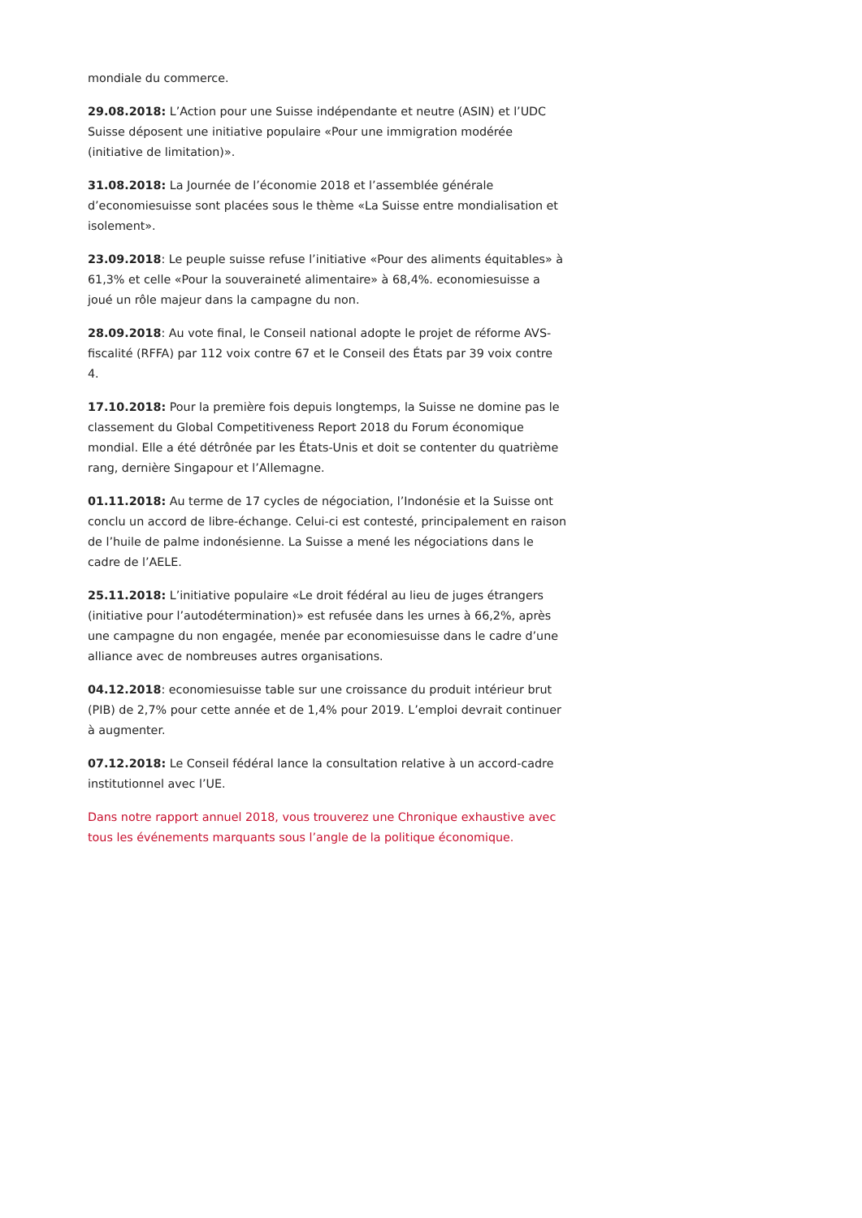mondiale du commerce.
29.08.2018: L’Action pour une Suisse indépendante et neutre (ASIN) et l’UDC Suisse déposent une initiative populaire «Pour une immigration modérée (initiative de limitation)».
31.08.2018: La Journée de l’économie 2018 et l’assemblée générale d’economiesuisse sont placées sous le thème «La Suisse entre mondialisation et isolement».
23.09.2018: Le peuple suisse refuse l’initiative «Pour des aliments équitables» à 61,3% et celle «Pour la souveraineté alimentaire» à 68,4%. economiesuisse a joué un rôle majeur dans la campagne du non.
28.09.2018: Au vote final, le Conseil national adopte le projet de réforme AVS-fiscalité (RFFA) par 112 voix contre 67 et le Conseil des États par 39 voix contre 4.
17.10.2018: Pour la première fois depuis longtemps, la Suisse ne domine pas le classement du Global Competitiveness Report 2018 du Forum économique mondial. Elle a été détrônée par les États-Unis et doit se contenter du quatrième rang, dernière Singapour et l’Allemagne.
01.11.2018: Au terme de 17 cycles de négociation, l’Indonésie et la Suisse ont conclu un accord de libre-échange. Celui-ci est contesté, principalement en raison de l’huile de palme indonésienne. La Suisse a mené les négociations dans le cadre de l’AELE.
25.11.2018: L’initiative populaire «Le droit fédéral au lieu de juges étrangers (initiative pour l’autodétermination)» est refusée dans les urnes à 66,2%, après une campagne du non engagée, menée par economiesuisse dans le cadre d’une alliance avec de nombreuses autres organisations.
04.12.2018: economiesuisse table sur une croissance du produit intérieur brut (PIB) de 2,7% pour cette année et de 1,4% pour 2019. L’emploi devrait continuer à augmenter.
07.12.2018: Le Conseil fédéral lance la consultation relative à un accord-cadre institutionnel avec l’UE.
Dans notre rapport annuel 2018, vous trouverez une Chronique exhaustive avec tous les événements marquants sous l’angle de la politique économique.